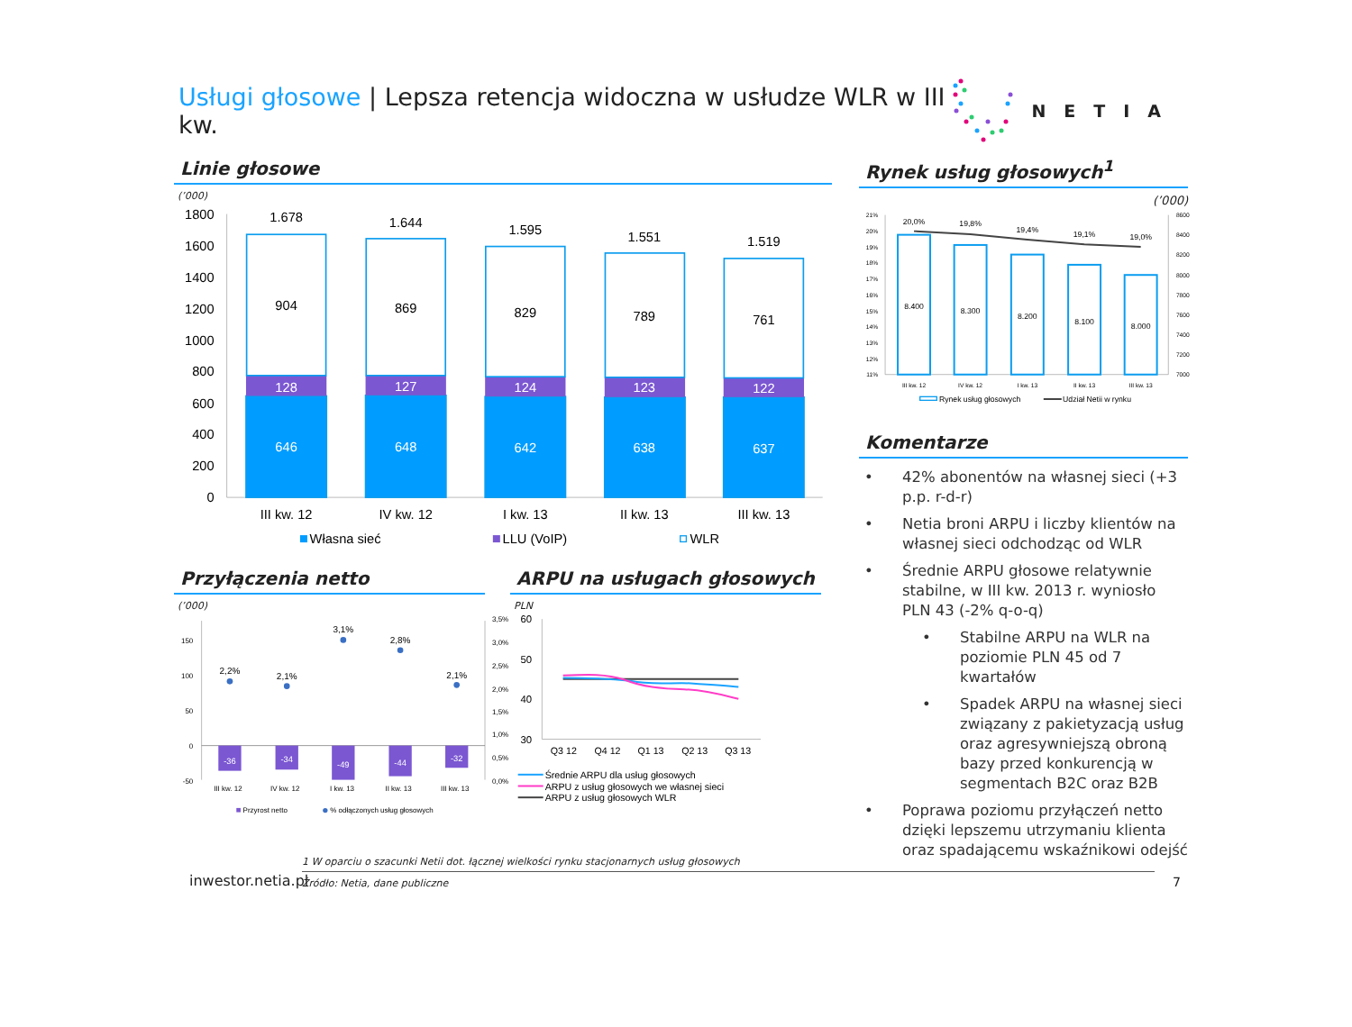Usługi głosowe | Lepsza retencja widoczna w usłudze WLR w III kw.
NETIA
Linie głosowe
(’000)
1800
1600
1400
1200
1000
800
600
400
200
0
1.678
904
128
646
1.644
869
127
648
1.595
829
124
642
1.551
789
123
638
1.519
761
122
637
III kw. 12
IV kw. 12
I kw. 13
II kw. 13
III kw. 13
Własna sieć
LLU (VoIP)
WLR
Przyłączenia netto
(’000)
150
100
50
0
-50
3,5%
3,0%
2,5%
2,0%
1,5%
1,0%
0,5%
0,0%
-36
-34
-49
-44
-32
2,2%
2,1%
3,1%
2,8%
2,1%
III kw. 12
IV kw. 12
I kw. 13
II kw. 13
III kw. 13
Przyrost netto
% odłączonych usług głosowych
ARPU na usługach głosowych
PLN
60
50
40
30
Q3 12
Q4 12
Q1 13
Q2 13
Q3 13
Średnie ARPU dla usług głosowych
ARPU z usług głosowych we własnej sieci
ARPU z usług głosowych WLR
Rynek usług głosowych<sup>1</sup>
(’000)
21%
20%
19%
18%
17%
16%
15%
14%
13%
12%
11%
8600
8400
8200
8000
7800
7600
7400
7200
7000
20,0%
19,8%
19,4%
19,1%
19,0%
8.400
8.300
8.200
8.100
8.000
III kw. 12
IV kw. 12
I kw. 13
II kw. 13
III kw. 13
Rynek usług głosowych
Udział Netii w rynku
Komentarze
• 42% abonentów na własnej sieci (+3 p.p. r-d-r)
• Netia broni ARPU i liczby klientów na własnej sieci odchodząc od WLR
• Średnie ARPU głosowe relatywnie stabilne, w III kw. 2013 r. wyniosło PLN 43 (-2% q-o-q)
• Stabilne ARPU na WLR na poziomie PLN 45 od 7 kwartałów
• Spadek ARPU na własnej sieci związany z pakietyzacją usług oraz agresywniejszą obroną bazy przed konkurencją w segmentach B2C oraz B2B
• Poprawa poziomu przyłączeń netto dzięki lepszemu utrzymaniu klienta oraz spadającemu wskaźnikowi odejść
inwestor.netia.pl
1 W oparciu o szacunki Netii dot. łącznej wielkości rynku stacjonarnych usług głosowych
Źródło: Netia, dane publiczne
7